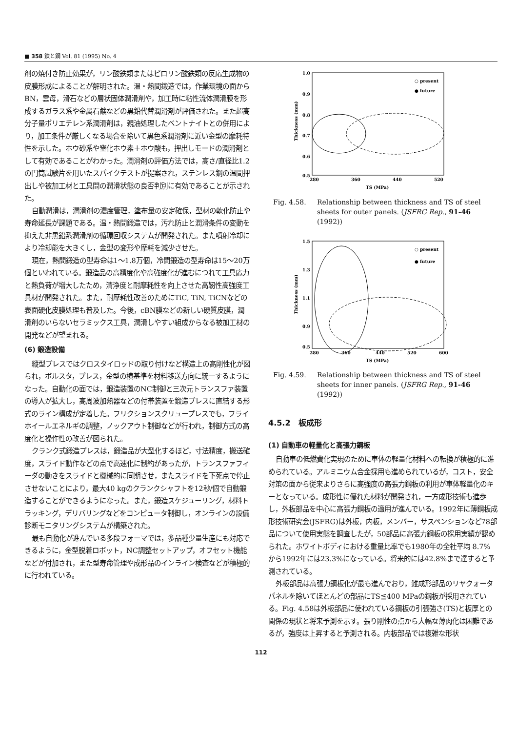■ 358 鉄と鋼 Vol. 81 (1995) No. 4
剤の焼付き防止効果が，リン酸鉄類またはピロリン酸鉄類の反応生成物の皮膜形成によることが解明された。温・熱間鍛造では，作業環境の面からBN，雲母，滑石などの層状固体潤滑剤や，加工時に粘性流体潤滑膜を形成するガラス系や金属石鹸などの黒鉛代替潤滑剤が評価された。また超高分子量ポリエチレン系潤滑剤は，親油処理したベントナイトとの併用により，加工条件が厳しくなる場合を除いて黒色系潤滑剤に近い金型の摩耗特性を示した。ホウ砂系や窒化ホウ素＋ホウ酸も，押出しモードの潤滑剤として有効であることがわかった。潤滑剤の評価方法では，高さ/直径比1.2の円筒試験片を用いたスパイクテストが提案され，ステンレス鋼の温間押出しや被加工材と工具間の潤滑状態の良否判別に有効であることが示された。
自動潤滑は，潤滑剤の濃度管理，塗布量の安定確保，型材の軟化防止や寿命延長が課題である。温・熱間鍛造では，汚れ防止と潤滑条件の変動を抑えた非黒鉛系潤滑剤の循環回収システムが開発された。また噴射冷却により冷却能を大きくし，金型の変形や摩耗を減少させた。
現在，熱間鍛造の型寿命は1〜1.8万個，冷間鍛造の型寿命は15〜20万個といわれている。鍛造品の高精度化や高強度化が進むにつれて工具応力と熱負荷が増大したため，清浄度と耐摩耗性を向上させた高靭性高強度工具材が開発された。また，耐摩耗性改善のためにTiC, TiN, TiCNなどの表面硬化皮膜処理も普及した。今後，cBN膜などの新しい硬質皮膜，潤滑剤のいらないセラミックス工具，潤滑しやすい組成からなる被加工材の開発などが望まれる。
(6) 鍛造設備
縦型プレスではクロスタイロッドの取り付けなど構造上の高剛性化が図られ，ボルスタ，プレス，金型の横基準を材料移送方向に統一するようになった。自動化の面では，鍛造装置のNC制御と三次元トランスファ装置の導入が拡大し，高周波加熱器などの付帯装置を鍛造プレスに直結する形式のライン構成が定着した。フリクションスクリュープレスでも，フライホイールエネルギの調整，ノックアウト制御などが行われ，制御方式の高度化と操作性の改善が図られた。
クランク式鍛造プレスは，鍛造品が大型化するほど，寸法精度，搬送確度，スライド動作などの点で高速化に制約があったが，トランスファフィーダの動きをスライドと機械的に同期させ，またスライドを下死点で停止させないことにより，最大40 kgのクランクシャフトを12秒/個で自動鍛造することができるようになった。また，鍛造スケジューリング，材料トラッキング，デリバリングなどをコンピュータ制御し，オンラインの設備診断モニタリングシステムが構築された。
最も自動化が進んでいる多段フォーマでは，多品種少量生産にも対応できるように，金型脱着ロボット，NC調整セットアップ，オフセット機能などが付加され，また型寿命管理や成形品のインライン検査などが積極的に行われている。
1.0
0.9
0.8
0.7
0.6
0.5
280
360
440
520
TS (MPa)
Thickness (mm)
○ present
● future
Fig. 4.58. Relationship between thickness and TS of steel sheets for outer panels. (JSFRG Rep., 91-46 (1992))
1.5
1.3
1.1
0.9
0.5
280
360
440
520
600
TS (MPa)
Thickness (mm)
○ present
● future
Fig. 4.59. Relationship between thickness and TS of steel sheets for inner panels. (JSFRG Rep., 91-46 (1992))
4.5.2　板成形
(1) 自動車の軽量化と高張力鋼板
自動車の低燃費化実現のために車体の軽量化材料への転換が積極的に進められている。アルミニウム合金採用も進められているが，コスト，安全対策の面から従来よりさらに高強度の高張力鋼板の利用が車体軽量化のキーとなっている。成形性に優れた材料が開発され，一方成形技術も進歩し，外板部品を中心に高張力鋼板の適用が進んでいる。1992年に薄鋼板成形技術研究会(JSFRG)は外板，内板，メンバー，サスペンションなど78部品について使用実態を調査したが，50部品に高張力鋼板の採用実績が認められた。ホワイトボディにおける重量比率でも1980年の全社平均 8.7% から1992年には23.3%になっている。将来的には42.8%まで達すると予測されている。
外板部品は高張力鋼板化が最も進んでおり，難成形部品のリヤクォータパネルを除いてほとんどの部品にTS≦400 MPaの鋼板が採用されている。Fig. 4.58は外板部品に使われている鋼板の引張強さ(TS)と板厚との関係の現状と将来予測を示す。張り剛性の点から大幅な薄肉化は困難であるが，強度は上昇すると予測される。内板部品では複雑な形状
112